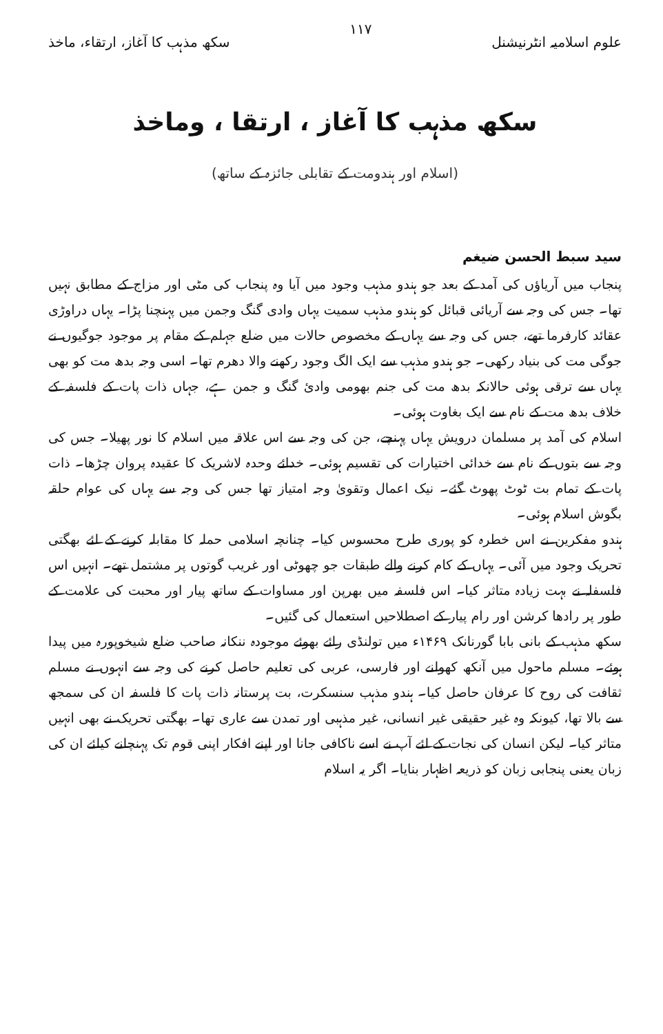علوم اسلامیہ انٹرنیشنل ۱۱۷ سکھ مذہب کا آغاز، ارتقاء، ماخذ
سکھ مذہب کا آغاز ، ارتقا ، وماخذ
(اسلام اور ہندومت کے تقابلی جائزہ کے ساتھ)
سید سبط الحسن ضیغم
پنجاب میں آریاؤں کی آمد کے بعد جو ہندو مذہب وجود میں آیا وہ پنجاب کی مٹی اور مزاج کے مطابق نہیں تھا۔ جس کی وجہ سے آریائی قبائل کو ہندو مذہب سمیت یہاں وادی گنگ وجمن میں پہنچنا پڑا۔ یہاں دراوڑی عقائد کارفرما تھے، جس کی وجہ سے یہاں کے مخصوص حالات میں ضلع جہلم کے مقام پر موجود جوگیوں نے جوگی مت کی بنیاد رکھی۔ جو ہندو مذہب سے ایک الگ وجود رکھنے والا دھرم تھا۔ اسی وجہ بدھ مت کو بھی یہاں سے ترقی ہوئی حالانکہ بدھ مت کی جنم بھومی وادئ گنگ و جمن ہے، جہاں ذات پات کے فلسفہ کے خلاف بدھ مت کے نام سے ایک بغاوت ہوئی۔
اسلام کی آمد پر مسلمان درویش یہاں پہنچے، جن کی وجہ سے اس علاقہ میں اسلام کا نور پھیلا۔ جس کی وجہ سے بتوں کے نام سے خدائی اختیارات کی تقسیم ہوئی۔ خدائے وحدہ لاشریک کا عقیدہ پروان چڑھا۔ ذات پات کے تمام بت ٹوٹ پھوٹ گئے۔ نیک اعمال وتقویٰ وجہ امتیاز تھا جس کی وجہ سے یہاں کی عوام حلقہ بگوش اسلام ہوئی۔
ہندو مفکرین نے اس خطرہ کو پوری طرح محسوس کیا۔ چنانچہ اسلامی حملہ کا مقابلہ کرنے کے لئے بھگتی تحریک وجود میں آئی۔ یہاں کے کام کرنے والے طبقات جو چھوٹی اور غریب گوتوں پر مشتمل تھے۔ انہیں اس فلسفلہ نے بہت زیادہ متاثر کیا۔ اس فلسفہ میں بھرپن اور مساوات کے ساتھ پیار اور محبت کی علامت کے طور پر رادھا کرشن اور رام پیار کے اصطلاحیں استعمال کی گئیں۔
سکھ مذہب کے بانی بابا گورنانک ۱۴۶۹ء میں تولنڈی رائے بھوئے موجودہ ننکانہ صاحب ضلع شیخوپورہ میں پیدا ہوئے۔ مسلم ماحول میں آنکھ کھولنے اور فارسی، عربی کی تعلیم حاصل کرنے کی وجہ سے انہوں نے مسلم ثقافت کی روح کا عرفان حاصل کیا۔ ہندو مذہب سنسکرت، بت پرستانہ ذات پات کا فلسفہ ان کی سمجھ سے بالا تھا، کیونکہ وہ غیر حقیقی غیر انسانی، غیر مذہبی اور تمدن سے عاری تھا۔ بھگتی تحریک نے بھی انہیں متاثر کیا۔ لیکن انسان کی نجات کے لئے آپ نے اسے ناکافی جانا اور اپنے افکار اپنی قوم تک پہنچانے کیلئے ان کی زبان یعنی پنجابی زبان کو ذریعہ اظہار بنایا۔ اگر یہ اسلام